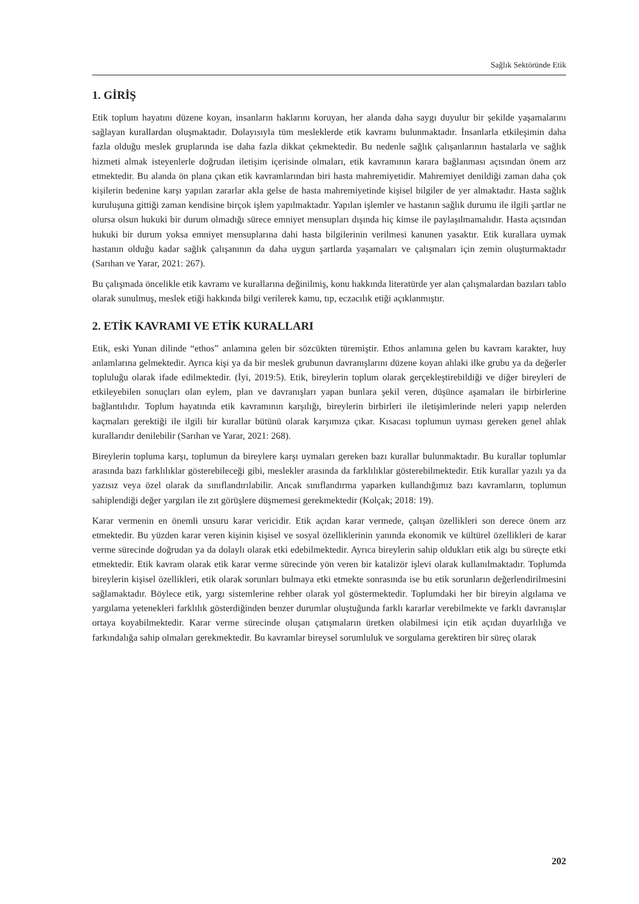Sağlık Sektöründe Etik
1. GİRİŞ
Etik toplum hayatını düzene koyan, insanların haklarını koruyan, her alanda daha saygı duyulur bir şekilde yaşamalarını sağlayan kurallardan oluşmaktadır. Dolayısıyla tüm mesleklerde etik kavramı bulunmaktadır. İnsanlarla etkileşimin daha fazla olduğu meslek gruplarında ise daha fazla dikkat çekmektedir. Bu nedenle sağlık çalışanlarının hastalarla ve sağlık hizmeti almak isteyenlerle doğrudan iletişim içerisinde olmaları, etik kavramının karara bağlanması açısından önem arz etmektedir. Bu alanda ön plana çıkan etik kavramlarından biri hasta mahremiyetidir. Mahremiyet denildiği zaman daha çok kişilerin bedenine karşı yapılan zararlar akla gelse de hasta mahremiyetinde kişisel bilgiler de yer almaktadır. Hasta sağlık kuruluşuna gittiği zaman kendisine birçok işlem yapılmaktadır. Yapılan işlemler ve hastanın sağlık durumu ile ilgili şartlar ne olursa olsun hukuki bir durum olmadığı sürece emniyet mensupları dışında hiç kimse ile paylaşılmamalıdır. Hasta açısından hukuki bir durum yoksa emniyet mensuplarına dahi hasta bilgilerinin verilmesi kanunen yasaktır. Etik kurallara uymak hastanın olduğu kadar sağlık çalışanının da daha uygun şartlarda yaşamaları ve çalışmaları için zemin oluşturmaktadır (Sarıhan ve Yarar, 2021: 267).
Bu çalışmada öncelikle etik kavramı ve kurallarına değinilmiş, konu hakkında literatürde yer alan çalışmalardan bazıları tablo olarak sunulmuş, meslek etiği hakkında bilgi verilerek kamu, tıp, eczacılık etiği açıklanmıştır.
2. ETİK KAVRAMI VE ETİK KURALLARI
Etik, eski Yunan dilinde “ethos” anlamına gelen bir sözcükten türemiştir. Ethos anlamına gelen bu kavram karakter, huy anlamlarına gelmektedir. Ayrıca kişi ya da bir meslek grubunun davranışlarını düzene koyan ahlaki ilke grubu ya da değerler topluluğu olarak ifade edilmektedir. (İyi, 2019:5). Etik, bireylerin toplum olarak gerçekleştirebildiği ve diğer bireyleri de etkileyebilen sonuçları olan eylem, plan ve davranışları yapan bunlara şekil veren, düşünce aşamaları ile birbirlerine bağlantılıdır. Toplum hayatında etik kavramının karşılığı, bireylerin birbirleri ile iletişimlerinde neleri yapıp nelerden kaçmaları gerektiği ile ilgili bir kurallar bütünü olarak karşımıza çıkar. Kısacası toplumun uyması gereken genel ahlak kurallarıdır denilebilir (Sarıhan ve Yarar, 2021: 268).
Bireylerin topluma karşı, toplumun da bireylere karşı uymaları gereken bazı kurallar bulunmaktadır. Bu kurallar toplumlar arasında bazı farklılıklar gösterebileceği gibi, meslekler arasında da farklılıklar gösterebilmektedir. Etik kurallar yazılı ya da yazısız veya özel olarak da sınıflandırılabilir. Ancak sınıflandırma yaparken kullandığımız bazı kavramların, toplumun sahiplendiği değer yargıları ile zıt görüşlere düşmemesi gerekmektedir (Kolçak; 2018: 19).
Karar vermenin en önemli unsuru karar vericidir. Etik açıdan karar vermede, çalışan özellikleri son derece önem arz etmektedir. Bu yüzden karar veren kişinin kişisel ve sosyal özelliklerinin yanında ekonomik ve kültürel özellikleri de karar verme sürecinde doğrudan ya da dolaylı olarak etki edebilmektedir. Ayrıca bireylerin sahip oldukları etik algı bu süreçte etki etmektedir. Etik kavram olarak etik karar verme sürecinde yön veren bir katalizör işlevi olarak kullanılmaktadır. Toplumda bireylerin kişisel özellikleri, etik olarak sorunları bulmaya etki etmekte sonrasında ise bu etik sorunların değerlendirilmesini sağlamaktadır. Böylece etik, yargı sistemlerine rehber olarak yol göstermektedir. Toplumdaki her bir bireyin algılama ve yargılama yetenekleri farklılık gösterdiğinden benzer durumlar oluştuğunda farklı kararlar verebilmekte ve farklı davranışlar ortaya koyabilmektedir. Karar verme sürecinde oluşan çatışmaların üretken olabilmesi için etik açıdan duyarlılığa ve farkındalığa sahip olmaları gerekmektedir. Bu kavramlar bireysel sorumluluk ve sorgulama gerektiren bir süreç olarak
202